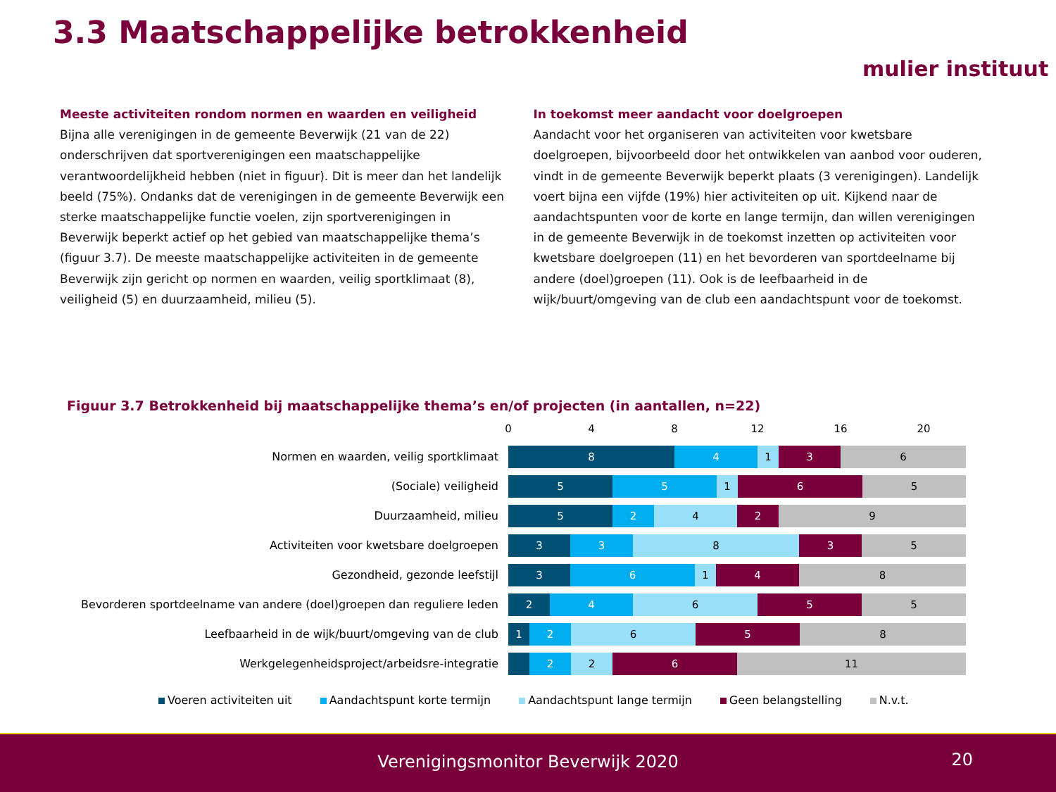3.3 Maatschappelijke betrokkenheid
mulier instituut
Meeste activiteiten rondom normen en waarden en veiligheid
Bijna alle verenigingen in de gemeente Beverwijk (21 van de 22) onderschrijven dat sportverenigingen een maatschappelijke verantwoordelijkheid hebben (niet in figuur). Dit is meer dan het landelijk beeld (75%). Ondanks dat de verenigingen in de gemeente Beverwijk een sterke maatschappelijke functie voelen, zijn sportverenigingen in Beverwijk beperkt actief op het gebied van maatschappelijke thema’s (figuur 3.7). De meeste maatschappelijke activiteiten in de gemeente Beverwijk zijn gericht op normen en waarden, veilig sportklimaat (8), veiligheid (5) en duurzaamheid, milieu (5).
In toekomst meer aandacht voor doelgroepen
Aandacht voor het organiseren van activiteiten voor kwetsbare doelgroepen, bijvoorbeeld door het ontwikkelen van aanbod voor ouderen, vindt in de gemeente Beverwijk beperkt plaats (3 verenigingen). Landelijk voert bijna een vijfde (19%) hier activiteiten op uit. Kijkend naar de aandachtspunten voor de korte en lange termijn, dan willen verenigingen in de gemeente Beverwijk in de toekomst inzetten op activiteiten voor kwetsbare doelgroepen (11) en het bevorderen van sportdeelname bij andere (doel)groepen (11). Ook is de leefbaarheid in de wijk/buurt/omgeving van de club een aandachtspunt voor de toekomst.
Figuur 3.7 Betrokkenheid bij maatschappelijke thema’s en/of projecten (in aantallen, n=22)
0 4 8 12 16 20
Normen en waarden, veilig sportklimaat
8 4 1 3 6
(Sociale) veiligheid
5 5 1 6 5
Duurzaamheid, milieu
5 2 4 2 9
Activiteiten voor kwetsbare doelgroepen
3 3 8 3 5
Gezondheid, gezonde leefstijl
3 6 1 4 8
Bevorderen sportdeelname van andere (doel)groepen dan reguliere leden
2 4 6 5 5
Leefbaarheid in de wijk/buurt/omgeving van de club
1 2 6 5 8
Werkgelegenheidsproject/arbeidsre-integratie
2 2 6 11
Voeren activiteiten uit Aandachtspunt korte termijn Aandachtspunt lange termijn Geen belangstelling N.v.t.
Verenigingsmonitor Beverwijk 2020
20